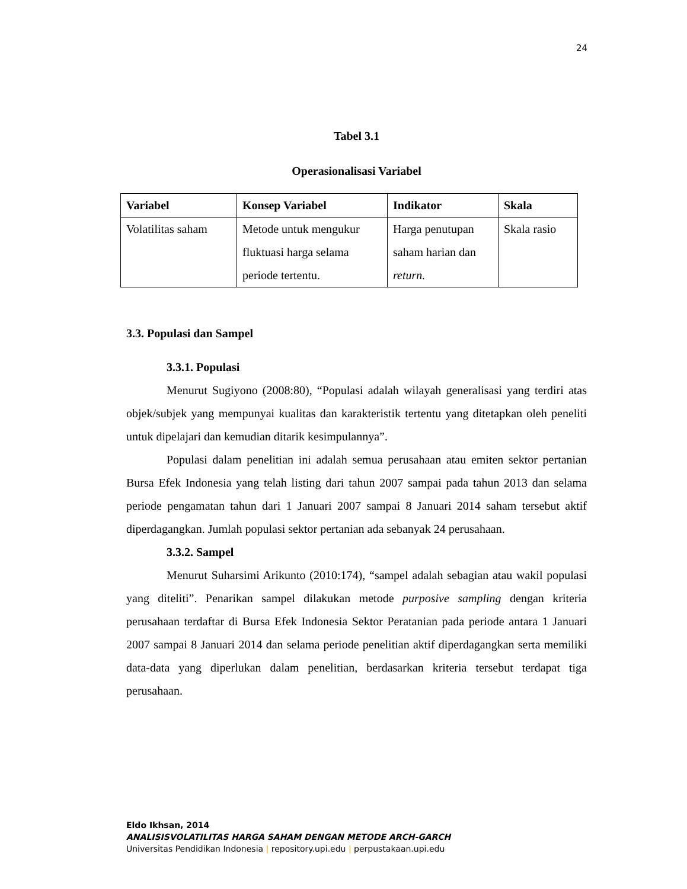24
Tabel 3.1
Operasionalisasi Variabel
| Variabel | Konsep Variabel | Indikator | Skala |
| --- | --- | --- | --- |
| Volatilitas saham | Metode untuk mengukur fluktuasi harga selama periode tertentu. | Harga penutupan saham harian dan return. | Skala rasio |
3.3. Populasi dan Sampel
3.3.1. Populasi
Menurut Sugiyono (2008:80), “Populasi adalah wilayah generalisasi yang terdiri atas objek/subjek yang mempunyai kualitas dan karakteristik tertentu yang ditetapkan oleh peneliti untuk dipelajari dan kemudian ditarik kesimpulannya”.
Populasi dalam penelitian ini adalah semua perusahaan atau emiten sektor pertanian Bursa Efek Indonesia yang telah listing dari tahun 2007 sampai pada tahun 2013 dan selama periode pengamatan tahun dari 1 Januari 2007 sampai 8 Januari 2014 saham tersebut aktif diperdagangkan. Jumlah populasi sektor pertanian ada sebanyak 24 perusahaan.
3.3.2. Sampel
Menurut Suharsimi Arikunto (2010:174), “sampel adalah sebagian atau wakil populasi yang diteliti”. Penarikan sampel dilakukan metode purposive sampling dengan kriteria perusahaan terdaftar di Bursa Efek Indonesia Sektor Peratanian pada periode antara 1 Januari 2007 sampai 8 Januari 2014 dan selama periode penelitian aktif diperdagangkan serta memiliki data-data yang diperlukan dalam penelitian, berdasarkan kriteria tersebut terdapat tiga perusahaan.
Eldo Ikhsan, 2014
ANALISISVOLATILITAS HARGA SAHAM DENGAN METODE ARCH-GARCH
Universitas Pendidikan Indonesia | repository.upi.edu | perpustakaan.upi.edu